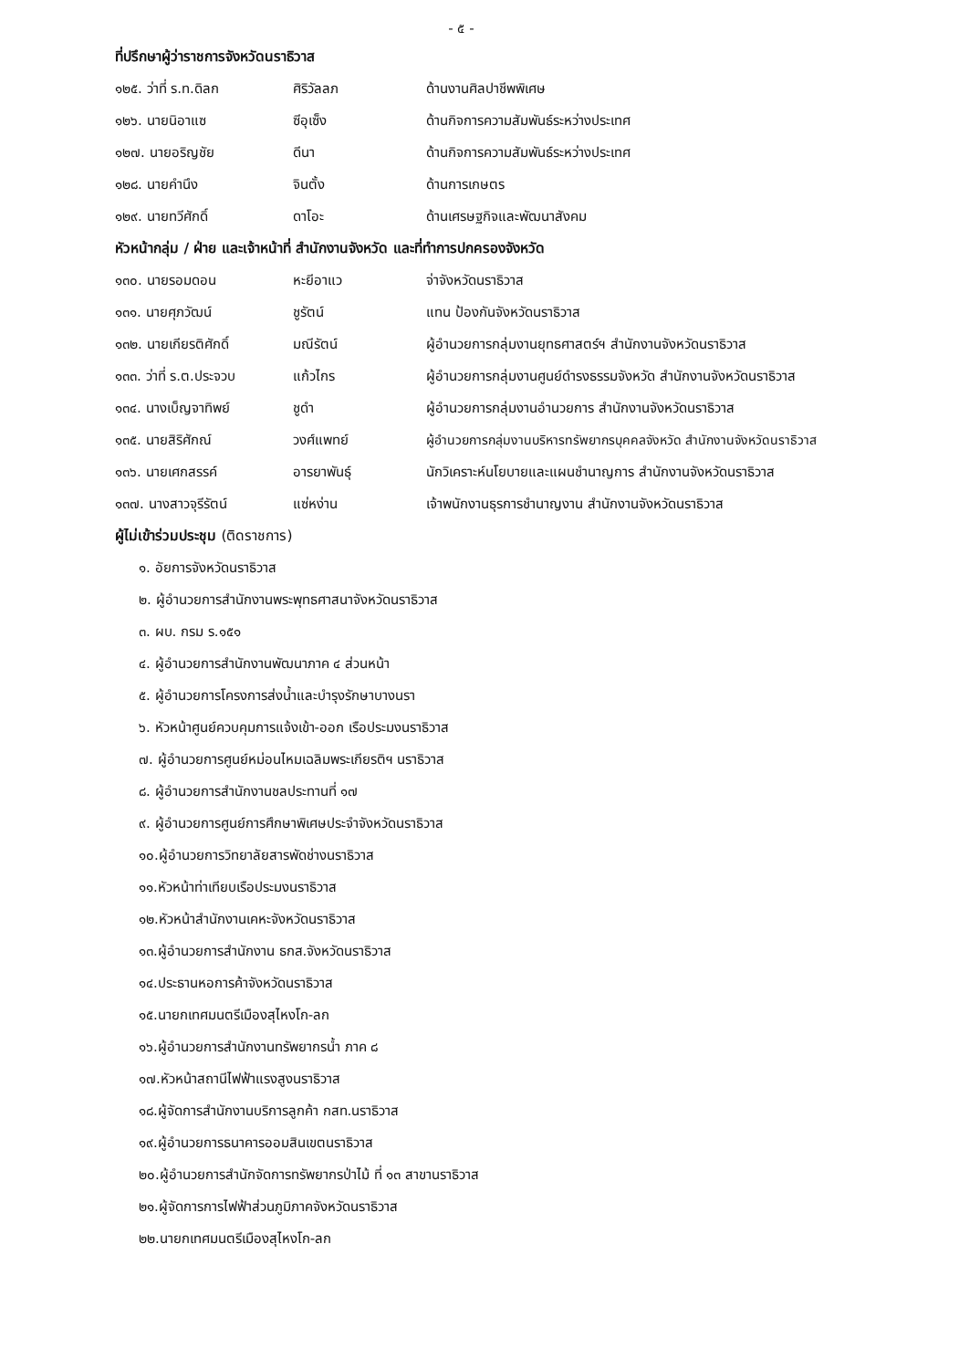- ๕ -
ที่ปรึกษาผู้ว่าราชการจังหวัดนราธิวาส
| ๑๒๕. ว่าที่ ร.ท.ดิลก | ศิริวัลลภ | ด้านงานศิลปาชีพพิเศษ |
| ๑๒๖. นายนิอาแซ | ซีอุเซ็ง | ด้านกิจการความสัมพันธ์ระหว่างประเทศ |
| ๑๒๗. นายอริญชัย | ดีนา | ด้านกิจการความสัมพันธ์ระหว่างประเทศ |
| ๑๒๘. นายคำนึง | จินตั้ง | ด้านการเกษตร |
| ๑๒๙. นายทวีศักดิ์ | ดาโอะ | ด้านเศรษฐกิจและพัฒนาสังคม |
หัวหน้ากลุ่ม / ฝ่าย และเจ้าหน้าที่ สำนักงานจังหวัด และที่ทำการปกครองจังหวัด
| ๑๓๐. นายรอมดอน | หะยีอาแว | จ่าจังหวัดนราธิวาส |
| ๑๓๑. นายศุภวัฒน์ | ชูรัตน์ | แทน ป้องกันจังหวัดนราธิวาส |
| ๑๓๒. นายเกียรติศักดิ์ | มณีรัตน์ | ผู้อำนวยการกลุ่มงานยุทธศาสตร์ฯ สำนักงานจังหวัดนราธิวาส |
| ๑๓๓. ว่าที่ ร.ต.ประจวบ | แก้วไกร | ผู้อำนวยการกลุ่มงานศูนย์ดำรงธรรมจังหวัด สำนักงานจังหวัดนราธิวาส |
| ๑๓๔. นางเบ็ญจาทิพย์ | ชูดำ | ผู้อำนวยการกลุ่มงานอำนวยการ สำนักงานจังหวัดนราธิวาส |
| ๑๓๕. นายสิริศักณ์ | วงศ์แพทย์ | ผู้อำนวยการกลุ่มงานบริหารทรัพยากรบุคคลจังหวัด สำนักงานจังหวัดนราธิวาส |
| ๑๓๖. นายเศกสรรค์ | อารยาพันธุ์ | นักวิเคราะห์นโยบายและแผนชำนาญการ สำนักงานจังหวัดนราธิวาส |
| ๑๓๗. นางสาวจุรีรัตน์ | แซ่หง่าน | เจ้าพนักงานธุรการชำนาญงาน สำนักงานจังหวัดนราธิวาส |
ผู้ไม่เข้าร่วมประชุม (ติดราชการ)
๑. อัยการจังหวัดนราธิวาส
๒. ผู้อำนวยการสำนักงานพระพุทธศาสนาจังหวัดนราธิวาส
๓. ผบ. กรม ร.๑๕๑
๔. ผู้อำนวยการสำนักงานพัฒนาภาค ๔ ส่วนหน้า
๕. ผู้อำนวยการโครงการส่งน้ำและบำรุงรักษาบางนรา
๖. หัวหน้าศูนย์ควบคุมการแจ้งเข้า-ออก เรือประมงนราธิวาส
๗. ผู้อำนวยการศูนย์หม่อนไหมเฉลิมพระเกียรติฯ นราธิวาส
๘. ผู้อำนวยการสำนักงานชลประทานที่ ๑๗
๙. ผู้อำนวยการศูนย์การศึกษาพิเศษประจำจังหวัดนราธิวาส
๑๐.ผู้อำนวยการวิทยาลัยสารพัดช่างนราธิวาส
๑๑.หัวหน้าท่าเทียบเรือประมงนราธิวาส
๑๒.หัวหน้าสำนักงานเคหะจังหวัดนราธิวาส
๑๓.ผู้อำนวยการสำนักงาน ธกส.จังหวัดนราธิวาส
๑๔.ประธานหอการค้าจังหวัดนราธิวาส
๑๕.นายกเทศมนตรีเมืองสุไหงโก-ลก
๑๖.ผู้อำนวยการสำนักงานทรัพยากรน้ำ ภาค ๘
๑๗.หัวหน้าสถานีไฟฟ้าแรงสูงนราธิวาส
๑๘.ผู้จัดการสำนักงานบริการลูกค้า กสท.นราธิวาส
๑๙.ผู้อำนวยการธนาคารออมสินเขตนราธิวาส
๒๐.ผู้อำนวยการสำนักจัดการทรัพยากรป่าไม้ ที่ ๑๓ สาขานราธิวาส
๒๑.ผู้จัดการการไฟฟ้าส่วนภูมิภาคจังหวัดนราธิวาส
๒๒.นายกเทศมนตรีเมืองสุไหงโก-ลก